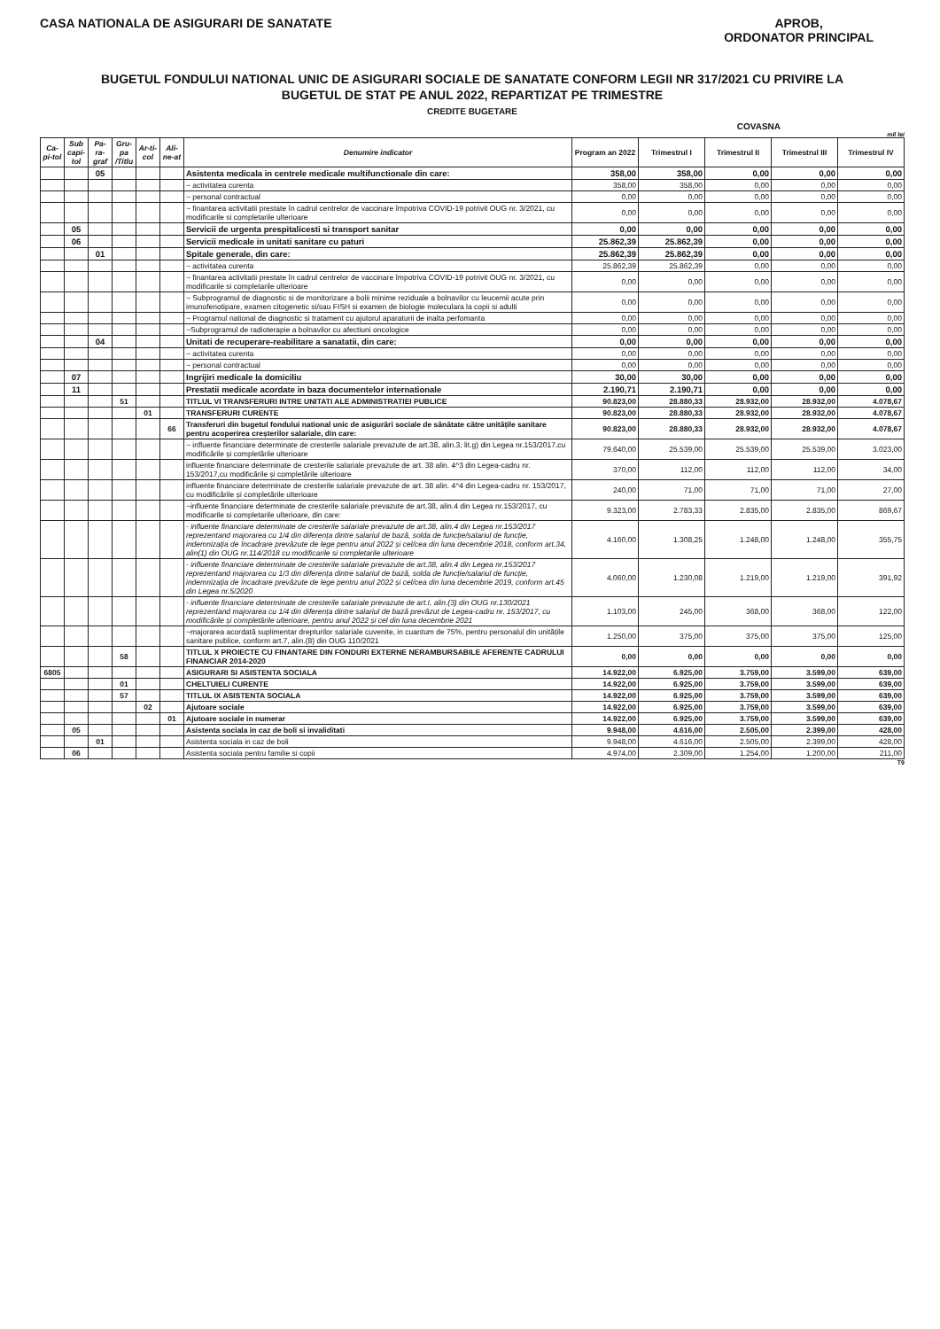CASA NATIONALA DE ASIGURARI DE SANATATE
APROB,
ORDONATOR PRINCIPAL
BUGETUL FONDULUI NATIONAL UNIC DE ASIGURARI SOCIALE DE SANATATE CONFORM LEGII NR 317/2021 CU PRIVIRE LA
BUGETUL DE STAT PE ANUL 2022, REPARTIZAT PE TRIMESTRE
CREDITE BUGETARE
COVASNA
mil lei
| Ca-pi-tol | Sub capi-tol | Pa-ra-graf | Gru-pa /Titlu | Ar-ti-col | Ali-ne-at | Denumire indicator | Program an 2022 | Trimestrul I | Trimestrul II | Trimestrul III | Trimestrul IV |
| --- | --- | --- | --- | --- | --- | --- | --- | --- | --- | --- | --- |
| | | 05 | | | | Asistenta medicala in centrele medicale multifunctionale din care: | 358,00 | 358,00 | 0,00 | 0,00 | 0,00 |
| | | | | | | ~ activitatea curenta | 358,00 | 358,00 | 0,00 | 0,00 | 0,00 |
| | | | | | | ~ personal contractual | 0,00 | 0,00 | 0,00 | 0,00 | 0,00 |
| | | | | | | ~ finantarea activitatii prestate în cadrul centrelor de vaccinare împotriva COVID-19 potrivit OUG nr. 3/2021, cu modificarile si completarile ulterioare | 0,00 | 0,00 | 0,00 | 0,00 | 0,00 |
| | 05 | | | | | Servicii de urgenta prespitalicesti si transport sanitar | 0,00 | 0,00 | 0,00 | 0,00 | 0,00 |
| | 06 | | | | | Servicii medicale in unitati sanitare cu paturi | 25.862,39 | 25.862,39 | 0,00 | 0,00 | 0,00 |
| | | 01 | | | | Spitale generale, din care: | 25.862,39 | 25.862,39 | 0,00 | 0,00 | 0,00 |
| | | | | | | ~ activitatea curenta | 25.862,39 | 25.862,39 | 0,00 | 0,00 | 0,00 |
| | | | | | | ~ finantarea activitatii prestate în cadrul centrelor de vaccinare împotriva COVID-19 potrivit OUG nr. 3/2021, cu modificarile si completarile ulterioare | 0,00 | 0,00 | 0,00 | 0,00 | 0,00 |
| | | | | | | ~ Subprogramul de diagnostic si de monitorizare a bolii minime reziduale a bolnavilor cu leucemii acute prin imunofenotipare, examen citogenetic si/sau FISH si examen de biologie moleculara la copii si adulti | 0,00 | 0,00 | 0,00 | 0,00 | 0,00 |
| | | | | | | ~ Programul national de diagnostic si tratament cu ajutorul aparaturii de inalta perfomanta | 0,00 | 0,00 | 0,00 | 0,00 | 0,00 |
| | | | | | | ~Subprogramul de radioterapie a bolnavilor cu afectiuni oncologice | 0,00 | 0,00 | 0,00 | 0,00 | 0,00 |
| | | 04 | | | | Unitati de recuperare-reabilitare a sanatatii, din care: | 0,00 | 0,00 | 0,00 | 0,00 | 0,00 |
| | | | | | | ~ activitatea curenta | 0,00 | 0,00 | 0,00 | 0,00 | 0,00 |
| | | | | | | ~ personal contractual | 0,00 | 0,00 | 0,00 | 0,00 | 0,00 |
| | 07 | | | | | Ingrijiri medicale la domiciliu | 30,00 | 30,00 | 0,00 | 0,00 | 0,00 |
| | 11 | | | | | Prestatii medicale acordate in baza documentelor internationale | 2.190,71 | 2.190,71 | 0,00 | 0,00 | 0,00 |
| | | | 51 | | | TITLUL VI TRANSFERURI INTRE UNITATI ALE ADMINISTRATIEI PUBLICE | 90.823,00 | 28.880,33 | 28.932,00 | 28.932,00 | 4.078,67 |
| | | | | 01 | | TRANSFERURI CURENTE | 90.823,00 | 28.880,33 | 28.932,00 | 28.932,00 | 4.078,67 |
| | | | | | 66 | Transferuri din bugetul fondului national unic de asigurări sociale de sănătate către unitățile sanitare pentru acoperirea creșterilor salariale, din care: | 90.823,00 | 28.880,33 | 28.932,00 | 28.932,00 | 4.078,67 |
| | | | | | | ~ influente financiare determinate de cresterile salariale prevazute de art.38, alin.3, lit.g) din Legea nr.153/2017,cu modificările și completările ulterioare | 79.640,00 | 25.539,00 | 25.539,00 | 25.539,00 | 3.023,00 |
| | | | | | | influente financiare determinate de cresterile salariale prevazute de art. 38 alin. 4^3 din Legea-cadru nr. 153/2017,cu modificările și completările ulterioare | 370,00 | 112,00 | 112,00 | 112,00 | 34,00 |
| | | | | | | influente financiare determinate de cresterile salariale prevazute de art. 38 alin. 4^4 din Legea-cadru nr. 153/2017, cu modificările și completările ulterioare | 240,00 | 71,00 | 71,00 | 71,00 | 27,00 |
| | | | | | | ~influente financiare determinate de cresterile salariale prevazute de art.38, alin.4 din Legea nr.153/2017, cu modificarile si completarile ulterioare, din care: | 9.323,00 | 2.783,33 | 2.835,00 | 2.835,00 | 869,67 |
| | | | | | | - influente financiare determinate de cresterile salariale prevazute de art.38, alin.4 din Legea nr.153/2017 reprezentand majorarea cu 1/4 din diferența dintre salariul de bază, solda de funcție/salariul de funcție, indemnizația de încadrare prevăzute de lege pentru anul 2022 și cel/cea din luna decembrie 2018, conform art.34, alin(1) din OUG nr.114/2018 cu modificarile si completarile ulterioare | 4.160,00 | 1.308,25 | 1.248,00 | 1.248,00 | 355,75 |
| | | | | | | - influente financiare determinate de cresterile salariale prevazute de art.38, alin.4 din Legea nr.153/2017 reprezentand majorarea cu 1/3 din diferența dintre salariul de bază, solda de funcție/salariul de funcție, indemnizația de încadrare prevăzute de lege pentru anul 2022 și cel/cea din luna decembrie 2019, conform art.45 din Legea nr.5/2020 | 4.060,00 | 1.230,08 | 1.219,00 | 1.219,00 | 391,92 |
| | | | | | | - influente financiare determinate de cresterile salariale prevazute de art.I, alin.(3) din OUG nr.130/2021 reprezentand majorarea cu 1/4 din diferența dintre salariul de bază prevăzut de Legea-cadru nr. 153/2017, cu modificările și completările ulterioare, pentru anul 2022 și cel din luna decembrie 2021 | 1.103,00 | 245,00 | 368,00 | 368,00 | 122,00 |
| | | | | | | ~majorarea acordată suplimentar drepturilor salariale cuvenite, in cuantum de 75%, pentru personalul din unitățile sanitare publice, conform art.7, alin.(8) din OUG 110/2021 | 1.250,00 | 375,00 | 375,00 | 375,00 | 125,00 |
| | | | 58 | | | TITLUL X PROIECTE CU FINANTARE DIN FONDURI EXTERNE NERAMBURSABILE AFERENTE CADRULUI FINANCIAR 2014-2020 | 0,00 | 0,00 | 0,00 | 0,00 | 0,00 |
| 6805 | | | | | | ASIGURARI SI ASISTENTA SOCIALA | 14.922,00 | 6.925,00 | 3.759,00 | 3.599,00 | 639,00 |
| | | | 01 | | | CHELTUIELI CURENTE | 14.922,00 | 6.925,00 | 3.759,00 | 3.599,00 | 639,00 |
| | | | 57 | | | TITLUL IX ASISTENTA SOCIALA | 14.922,00 | 6.925,00 | 3.759,00 | 3.599,00 | 639,00 |
| | | | | 02 | | Ajutoare sociale | 14.922,00 | 6.925,00 | 3.759,00 | 3.599,00 | 639,00 |
| | | | | | 01 | Ajutoare sociale in numerar | 14.922,00 | 6.925,00 | 3.759,00 | 3.599,00 | 639,00 |
| | 05 | | | | | Asistenta sociala in caz de boli si invaliditati | 9.948,00 | 4.616,00 | 2.505,00 | 2.399,00 | 428,00 |
| | | 01 | | | | Asistenta sociala in caz de boli | 9.948,00 | 4.616,00 | 2.505,00 | 2.399,00 | 428,00 |
| | 06 | | | | | Asistenta sociala pentru familie si copii | 4.974,00 | 2.309,00 | 1.254,00 | 1.200,00 | 211,00 |
T9